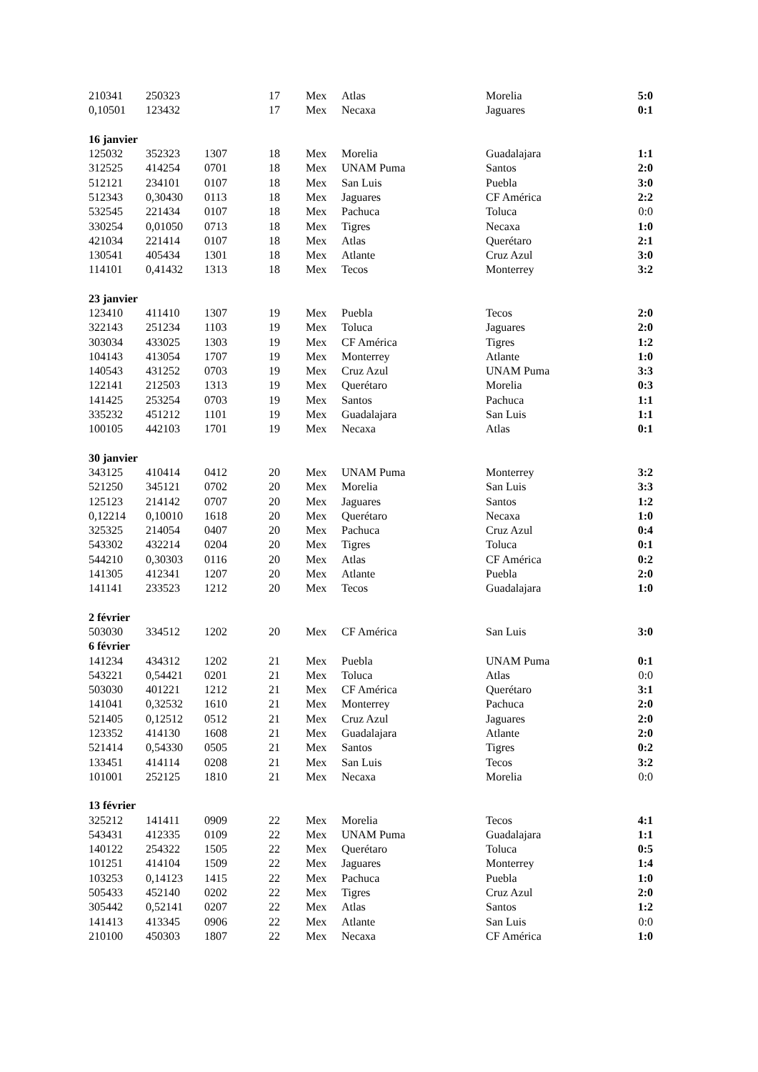| 210341 | 250323 | | 17 | Mex | Atlas | Morelia | 5:0 |
| 0,10501 | 123432 | | 17 | Mex | Necaxa | Jaguares | 0:1 |
| 16 janvier | | | | | | | |
| 125032 | 352323 | 1307 | 18 | Mex | Morelia | Guadalajara | 1:1 |
| 312525 | 414254 | 0701 | 18 | Mex | UNAM Puma | Santos | 2:0 |
| 512121 | 234101 | 0107 | 18 | Mex | San Luis | Puebla | 3:0 |
| 512343 | 0,30430 | 0113 | 18 | Mex | Jaguares | CF América | 2:2 |
| 532545 | 221434 | 0107 | 18 | Mex | Pachuca | Toluca | 0:0 |
| 330254 | 0,01050 | 0713 | 18 | Mex | Tigres | Necaxa | 1:0 |
| 421034 | 221414 | 0107 | 18 | Mex | Atlas | Querétaro | 2:1 |
| 130541 | 405434 | 1301 | 18 | Mex | Atlante | Cruz Azul | 3:0 |
| 114101 | 0,41432 | 1313 | 18 | Mex | Tecos | Monterrey | 3:2 |
| 23 janvier | | | | | | | |
| 123410 | 411410 | 1307 | 19 | Mex | Puebla | Tecos | 2:0 |
| 322143 | 251234 | 1103 | 19 | Mex | Toluca | Jaguares | 2:0 |
| 303034 | 433025 | 1303 | 19 | Mex | CF América | Tigres | 1:2 |
| 104143 | 413054 | 1707 | 19 | Mex | Monterrey | Atlante | 1:0 |
| 140543 | 431252 | 0703 | 19 | Mex | Cruz Azul | UNAM Puma | 3:3 |
| 122141 | 212503 | 1313 | 19 | Mex | Querétaro | Morelia | 0:3 |
| 141425 | 253254 | 0703 | 19 | Mex | Santos | Pachuca | 1:1 |
| 335232 | 451212 | 1101 | 19 | Mex | Guadalajara | San Luis | 1:1 |
| 100105 | 442103 | 1701 | 19 | Mex | Necaxa | Atlas | 0:1 |
| 30 janvier | | | | | | | |
| 343125 | 410414 | 0412 | 20 | Mex | UNAM Puma | Monterrey | 3:2 |
| 521250 | 345121 | 0702 | 20 | Mex | Morelia | San Luis | 3:3 |
| 125123 | 214142 | 0707 | 20 | Mex | Jaguares | Santos | 1:2 |
| 0,12214 | 0,10010 | 1618 | 20 | Mex | Querétaro | Necaxa | 1:0 |
| 325325 | 214054 | 0407 | 20 | Mex | Pachuca | Cruz Azul | 0:4 |
| 543302 | 432214 | 0204 | 20 | Mex | Tigres | Toluca | 0:1 |
| 544210 | 0,30303 | 0116 | 20 | Mex | Atlas | CF América | 0:2 |
| 141305 | 412341 | 1207 | 20 | Mex | Atlante | Puebla | 2:0 |
| 141141 | 233523 | 1212 | 20 | Mex | Tecos | Guadalajara | 1:0 |
| 2 février | | | | | | | |
| 503030 | 334512 | 1202 | 20 | Mex | CF América | San Luis | 3:0 |
| 6 février | | | | | | | |
| 141234 | 434312 | 1202 | 21 | Mex | Puebla | UNAM Puma | 0:1 |
| 543221 | 0,54421 | 0201 | 21 | Mex | Toluca | Atlas | 0:0 |
| 503030 | 401221 | 1212 | 21 | Mex | CF América | Querétaro | 3:1 |
| 141041 | 0,32532 | 1610 | 21 | Mex | Monterrey | Pachuca | 2:0 |
| 521405 | 0,12512 | 0512 | 21 | Mex | Cruz Azul | Jaguares | 2:0 |
| 123352 | 414130 | 1608 | 21 | Mex | Guadalajara | Atlante | 2:0 |
| 521414 | 0,54330 | 0505 | 21 | Mex | Santos | Tigres | 0:2 |
| 133451 | 414114 | 0208 | 21 | Mex | San Luis | Tecos | 3:2 |
| 101001 | 252125 | 1810 | 21 | Mex | Necaxa | Morelia | 0:0 |
| 13 février | | | | | | | |
| 325212 | 141411 | 0909 | 22 | Mex | Morelia | Tecos | 4:1 |
| 543431 | 412335 | 0109 | 22 | Mex | UNAM Puma | Guadalajara | 1:1 |
| 140122 | 254322 | 1505 | 22 | Mex | Querétaro | Toluca | 0:5 |
| 101251 | 414104 | 1509 | 22 | Mex | Jaguares | Monterrey | 1:4 |
| 103253 | 0,14123 | 1415 | 22 | Mex | Pachuca | Puebla | 1:0 |
| 505433 | 452140 | 0202 | 22 | Mex | Tigres | Cruz Azul | 2:0 |
| 305442 | 0,52141 | 0207 | 22 | Mex | Atlas | Santos | 1:2 |
| 141413 | 413345 | 0906 | 22 | Mex | Atlante | San Luis | 0:0 |
| 210100 | 450303 | 1807 | 22 | Mex | Necaxa | CF América | 1:0 |